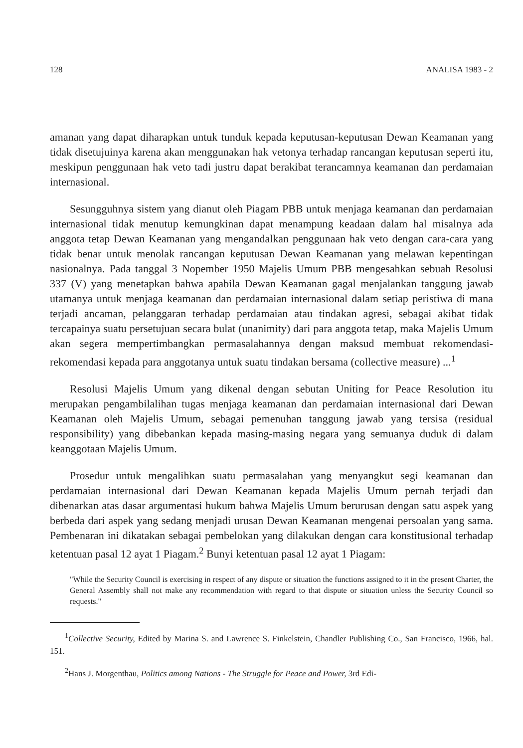128 ANALISA 1983 - 2
amanan yang dapat diharapkan untuk tunduk kepada keputusan-keputusan Dewan Keamanan yang tidak disetujuinya karena akan menggunakan hak vetonya terhadap rancangan keputusan seperti itu, meskipun penggunaan hak veto tadi justru dapat berakibat terancamnya keamanan dan perdamaian internasional.
Sesungguhnya sistem yang dianut oleh Piagam PBB untuk menjaga keamanan dan perdamaian internasional tidak menutup kemungkinan dapat menampung keadaan dalam hal misalnya ada anggota tetap Dewan Keamanan yang mengandalkan penggunaan hak veto dengan cara-cara yang tidak benar untuk menolak rancangan keputusan Dewan Keamanan yang melawan kepentingan nasionalnya. Pada tanggal 3 Nopember 1950 Majelis Umum PBB mengesahkan sebuah Resolusi 337 (V) yang menetapkan bahwa apabila Dewan Keamanan gagal menjalankan tanggung jawab utamanya untuk menjaga keamanan dan perdamaian internasional dalam setiap peristiwa di mana terjadi ancaman, pelanggaran terhadap perdamaian atau tindakan agresi, sebagai akibat tidak tercapainya suatu persetujuan secara bulat (unanimity) dari para anggota tetap, maka Majelis Umum akan segera mempertimbangkan permasalahannya dengan maksud membuat rekomendasi-rekomendasi kepada para anggotanya untuk suatu tindakan bersama (collective measure) ...<sup>1</sup>
Resolusi Majelis Umum yang dikenal dengan sebutan Uniting for Peace Resolution itu merupakan pengambilalihan tugas menjaga keamanan dan perdamaian internasional dari Dewan Keamanan oleh Majelis Umum, sebagai pemenuhan tanggung jawab yang tersisa (residual responsibility) yang dibebankan kepada masing-masing negara yang semuanya duduk di dalam keanggotaan Majelis Umum.
Prosedur untuk mengalihkan suatu permasalahan yang menyangkut segi keamanan dan perdamaian internasional dari Dewan Keamanan kepada Majelis Umum pernah terjadi dan dibenarkan atas dasar argumentasi hukum bahwa Majelis Umum berurusan dengan satu aspek yang berbeda dari aspek yang sedang menjadi urusan Dewan Keamanan mengenai persoalan yang sama. Pembenaran ini dikatakan sebagai pembelokan yang dilakukan dengan cara konstitusional terhadap ketentuan pasal 12 ayat 1 Piagam.<sup>2</sup> Bunyi ketentuan pasal 12 ayat 1 Piagam:
"While the Security Council is exercising in respect of any dispute or situation the functions assigned to it in the present Charter, the General Assembly shall not make any recommendation with regard to that dispute or situation unless the Security Council so requests."
<sup>1</sup> Collective Security, Edited by Marina S. and Lawrence S. Finkelstein, Chandler Publishing Co., San Francisco, 1966, hal. 151.
<sup>2</sup> Hans J. Morgenthau, Politics among Nations - The Struggle for Peace and Power, 3rd Edi-